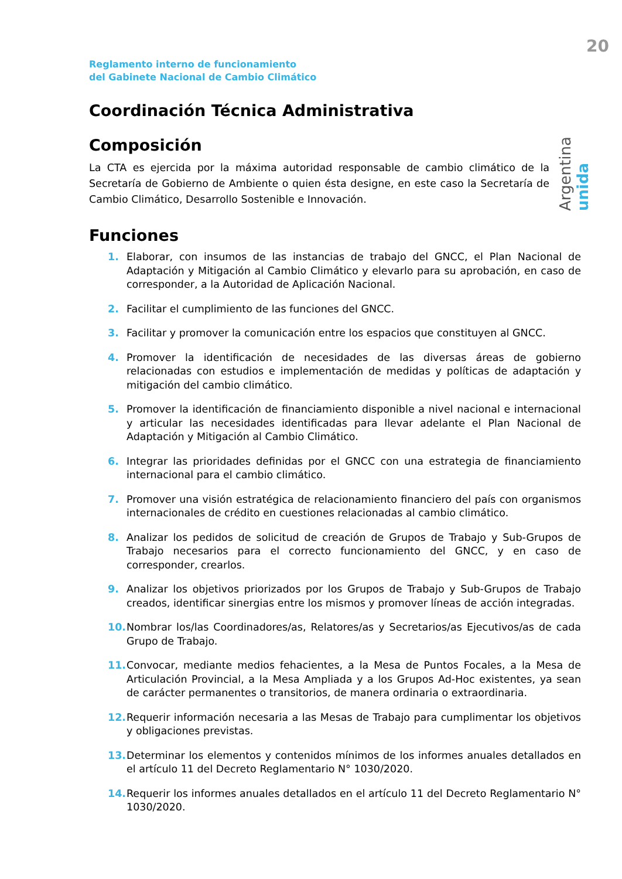20
Reglamento interno de funcionamiento
del Gabinete Nacional de Cambio Climático
Argentina unida
Coordinación Técnica Administrativa
Composición
La CTA es ejercida por la máxima autoridad responsable de cambio climático de la Secretaría de Gobierno de Ambiente o quien ésta designe, en este caso la Secretaría de Cambio Climático, Desarrollo Sostenible e Innovación.
Funciones
1. Elaborar, con insumos de las instancias de trabajo del GNCC, el Plan Nacional de Adaptación y Mitigación al Cambio Climático y elevarlo para su aprobación, en caso de corresponder, a la Autoridad de Aplicación Nacional.
2. Facilitar el cumplimiento de las funciones del GNCC.
3. Facilitar y promover la comunicación entre los espacios que constituyen al GNCC.
4. Promover la identificación de necesidades de las diversas áreas de gobierno relacionadas con estudios e implementación de medidas y políticas de adaptación y mitigación del cambio climático.
5. Promover la identificación de financiamiento disponible a nivel nacional e internacional y articular las necesidades identificadas para llevar adelante el Plan Nacional de Adaptación y Mitigación al Cambio Climático.
6. Integrar las prioridades definidas por el GNCC con una estrategia de financiamiento internacional para el cambio climático.
7. Promover una visión estratégica de relacionamiento financiero del país con organismos internacionales de crédito en cuestiones relacionadas al cambio climático.
8. Analizar los pedidos de solicitud de creación de Grupos de Trabajo y Sub-Grupos de Trabajo necesarios para el correcto funcionamiento del GNCC, y en caso de corresponder, crearlos.
9. Analizar los objetivos priorizados por los Grupos de Trabajo y Sub-Grupos de Trabajo creados, identificar sinergias entre los mismos y promover líneas de acción integradas.
10. Nombrar los/las Coordinadores/as, Relatores/as y Secretarios/as Ejecutivos/as de cada Grupo de Trabajo.
11. Convocar, mediante medios fehacientes, a la Mesa de Puntos Focales, a la Mesa de Articulación Provincial, a la Mesa Ampliada y a los Grupos Ad-Hoc existentes, ya sean de carácter permanentes o transitorios, de manera ordinaria o extraordinaria.
12. Requerir información necesaria a las Mesas de Trabajo para cumplimentar los objetivos y obligaciones previstas.
13. Determinar los elementos y contenidos mínimos de los informes anuales detallados en el artículo 11 del Decreto Reglamentario N° 1030/2020.
14. Requerir los informes anuales detallados en el artículo 11 del Decreto Reglamentario N° 1030/2020.